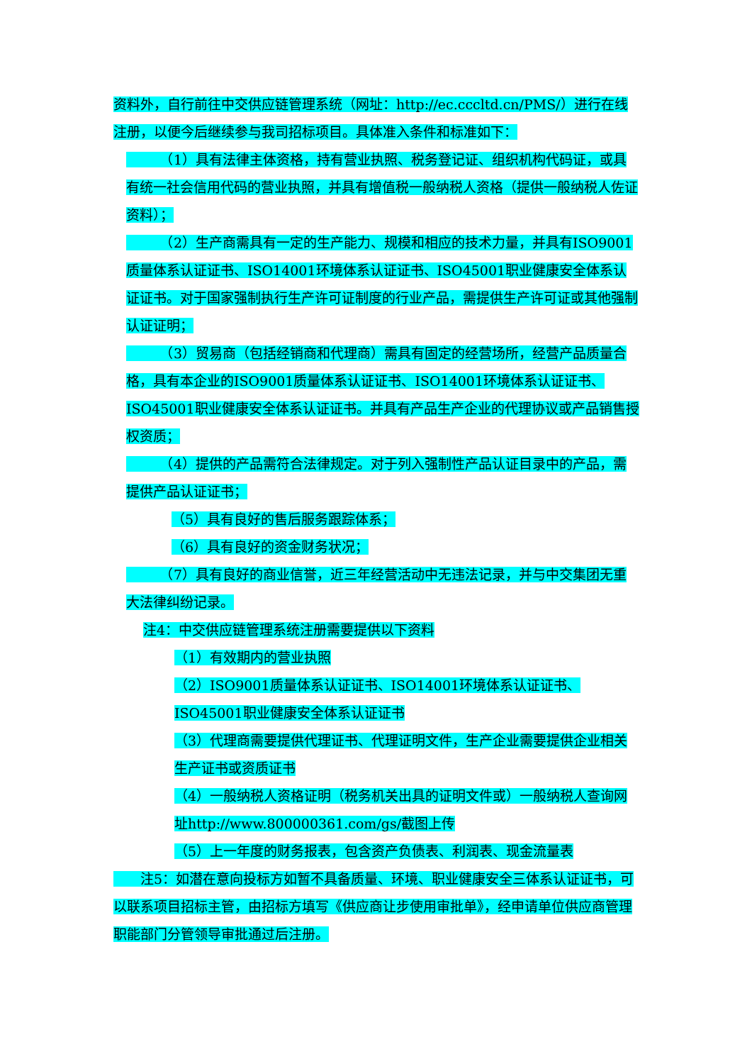资料外，自行前往中交供应链管理系统（网址：http://ec.cccltd.cn/PMS/）进行在线注册，以便今后继续参与我司招标项目。具体准入条件和标准如下：
　　　（1）具有法律主体资格，持有营业执照、税务登记证、组织机构代码证，或具有统一社会信用代码的营业执照，并具有增值税一般纳税人资格（提供一般纳税人佐证资料）；
　　　（2）生产商需具有一定的生产能力、规模和相应的技术力量，并具有ISO9001质量体系认证证书、ISO14001环境体系认证证书、ISO45001职业健康安全体系认证证书。对于国家强制执行生产许可证制度的行业产品，需提供生产许可证或其他强制认证证明；
　　　（3）贸易商（包括经销商和代理商）需具有固定的经营场所，经营产品质量合格，具有本企业的ISO9001质量体系认证证书、ISO14001环境体系认证证书、ISO45001职业健康安全体系认证证书。并具有产品生产企业的代理协议或产品销售授权资质；
　　　（4）提供的产品需符合法律规定。对于列入强制性产品认证目录中的产品，需提供产品认证证书；
（5）具有良好的售后服务跟踪体系；
（6）具有良好的资金财务状况；
　　　（7）具有良好的商业信誉，近三年经营活动中无违法记录，并与中交集团无重大法律纠纷记录。
注4：中交供应链管理系统注册需要提供以下资料
（1）有效期内的营业执照
（2）ISO9001质量体系认证证书、ISO14001环境体系认证证书、ISO45001职业健康安全体系认证证书
（3）代理商需要提供代理证书、代理证明文件，生产企业需要提供企业相关生产证书或资质证书
（4）一般纳税人资格证明（税务机关出具的证明文件或）一般纳税人查询网址http://www.800000361.com/gs/截图上传
（5）上一年度的财务报表，包含资产负债表、利润表、现金流量表
　　注5：如潜在意向投标方如暂不具备质量、环境、职业健康安全三体系认证证书，可以联系项目招标主管，由招标方填写《供应商让步使用审批单》，经申请单位供应商管理职能部门分管领导审批通过后注册。